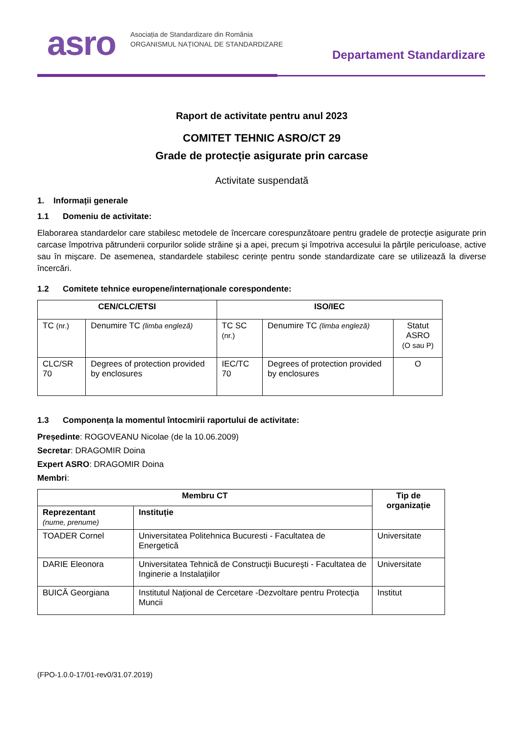asro
Asociația de Standardizare din România
ORGANISMUL NAȚIONAL DE STANDARDIZARE
Departament Standardizare
Raport de activitate pentru anul 2023
COMITET TEHNIC ASRO/CT 29
Grade de protecție asigurate prin carcase
Activitate suspendată
1. Informații generale
1.1 Domeniu de activitate:
Elaborarea standardelor care stabilesc metodele de încercare corespunzătoare pentru gradele de protecţie asigurate prin carcase împotriva pătrunderii corpurilor solide străine şi a apei, precum şi împotriva accesului la părţile periculoase, active sau în mişcare. De asemenea, standardele stabilesc cerințe pentru sonde standardizate care se utilizează la diverse încercări.
1.2 Comitete tehnice europene/internaționale corespondente:
| CEN/CLC/ETSI | | ISO/IEC | | |
| --- | --- | --- | --- | --- |
| TC (nr.) | Denumire TC (limba engleză) | TC SC (nr.) | Denumire TC (limba engleză) | Statut ASRO (O sau P) |
| CLC/SR 70 | Degrees of protection provided by enclosures | IEC/TC 70 | Degrees of protection provided by enclosures | O |
1.3 Componența la momentul întocmirii raportului de activitate:
Președinte: ROGOVEANU Nicolae (de la 10.06.2009)
Secretar: DRAGOMIR Doina
Expert ASRO: DRAGOMIR Doina
Membri:
| Membru CT | | Tip de organizație |
| --- | --- | --- |
| Reprezentant (nume, prenume) | Instituție | |
| TOADER Cornel | Universitatea Politehnica Bucuresti - Facultatea de Energetică | Universitate |
| DARIE Eleonora | Universitatea Tehnică de Construcţii Bucureşti - Facultatea de Inginerie a Instalaţiilor | Universitate |
| BUICĂ Georgiana | Institutul Naţional de Cercetare -Dezvoltare pentru Protecţia Muncii | Institut |
(FPO-1.0.0-17/01-rev0/31.07.2019)